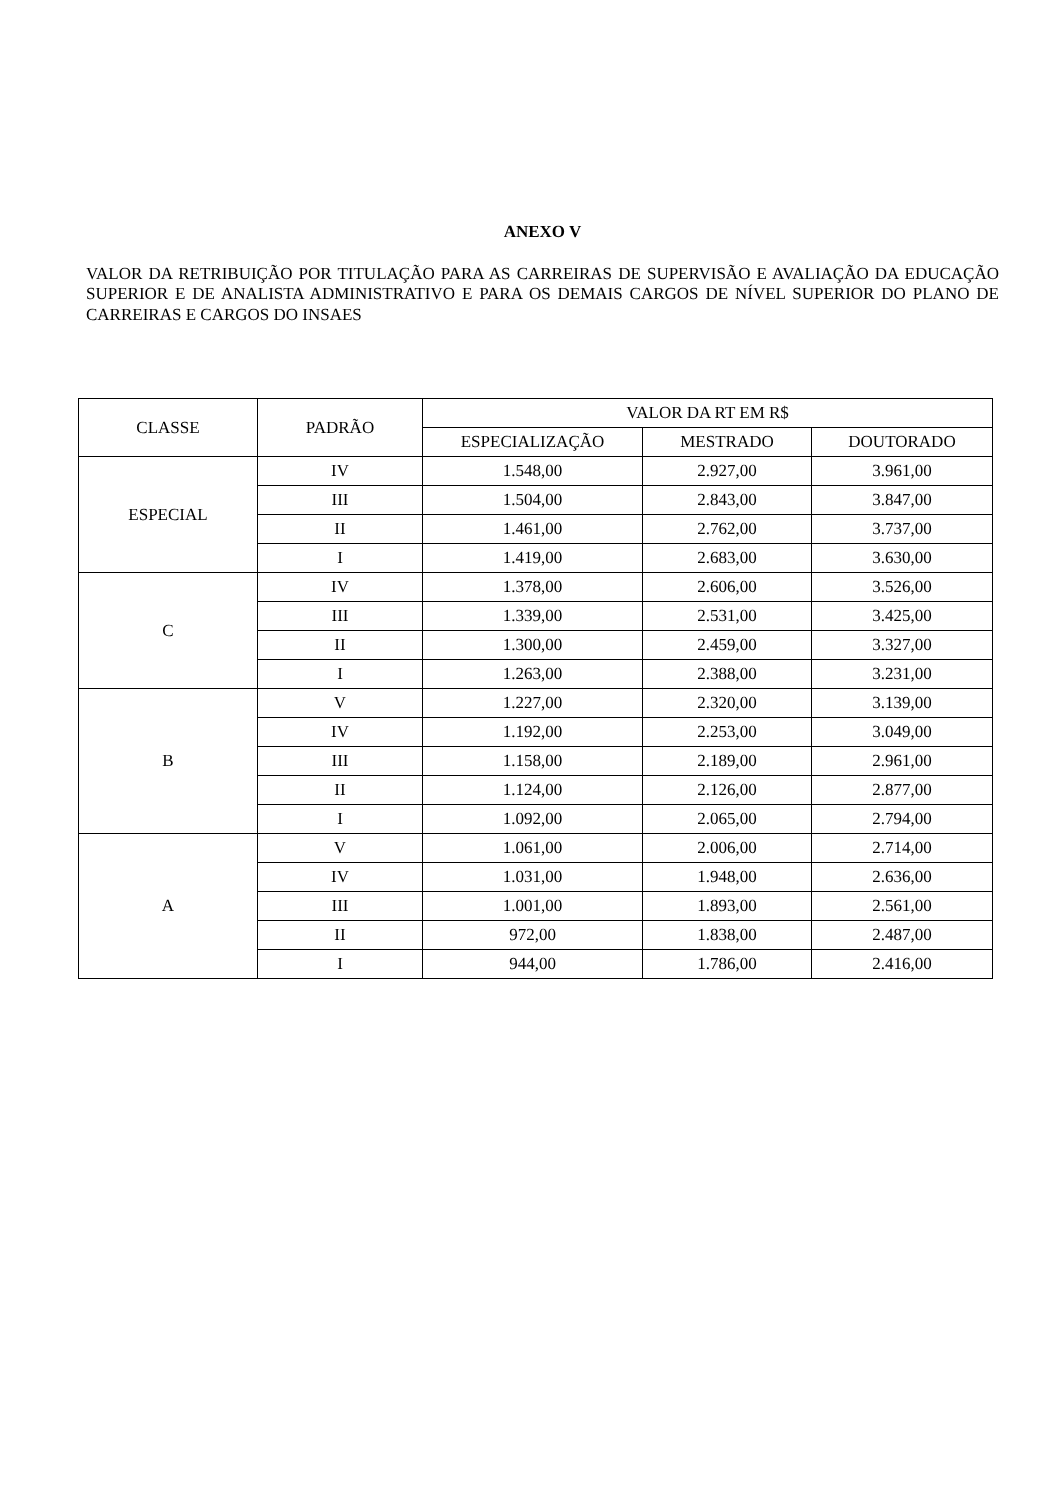ANEXO V
VALOR DA RETRIBUIÇÃO POR TITULAÇÃO PARA AS CARREIRAS DE SUPERVISÃO E AVALIAÇÃO DA EDUCAÇÃO SUPERIOR E DE ANALISTA ADMINISTRATIVO E PARA OS DEMAIS CARGOS DE NÍVEL SUPERIOR DO PLANO DE CARREIRAS E CARGOS DO INSAES
| CLASSE | PADRÃO | VALOR DA RT EM R$ | | |
| --- | --- | --- | --- | --- |
| | | ESPECIALIZAÇÃO | MESTRADO | DOUTORADO |
| ESPECIAL | IV | 1.548,00 | 2.927,00 | 3.961,00 |
| | III | 1.504,00 | 2.843,00 | 3.847,00 |
| | II | 1.461,00 | 2.762,00 | 3.737,00 |
| | I | 1.419,00 | 2.683,00 | 3.630,00 |
| C | IV | 1.378,00 | 2.606,00 | 3.526,00 |
| | III | 1.339,00 | 2.531,00 | 3.425,00 |
| | II | 1.300,00 | 2.459,00 | 3.327,00 |
| | I | 1.263,00 | 2.388,00 | 3.231,00 |
| B | V | 1.227,00 | 2.320,00 | 3.139,00 |
| | IV | 1.192,00 | 2.253,00 | 3.049,00 |
| | III | 1.158,00 | 2.189,00 | 2.961,00 |
| | II | 1.124,00 | 2.126,00 | 2.877,00 |
| | I | 1.092,00 | 2.065,00 | 2.794,00 |
| A | V | 1.061,00 | 2.006,00 | 2.714,00 |
| | IV | 1.031,00 | 1.948,00 | 2.636,00 |
| | III | 1.001,00 | 1.893,00 | 2.561,00 |
| | II | 972,00 | 1.838,00 | 2.487,00 |
| | I | 944,00 | 1.786,00 | 2.416,00 |